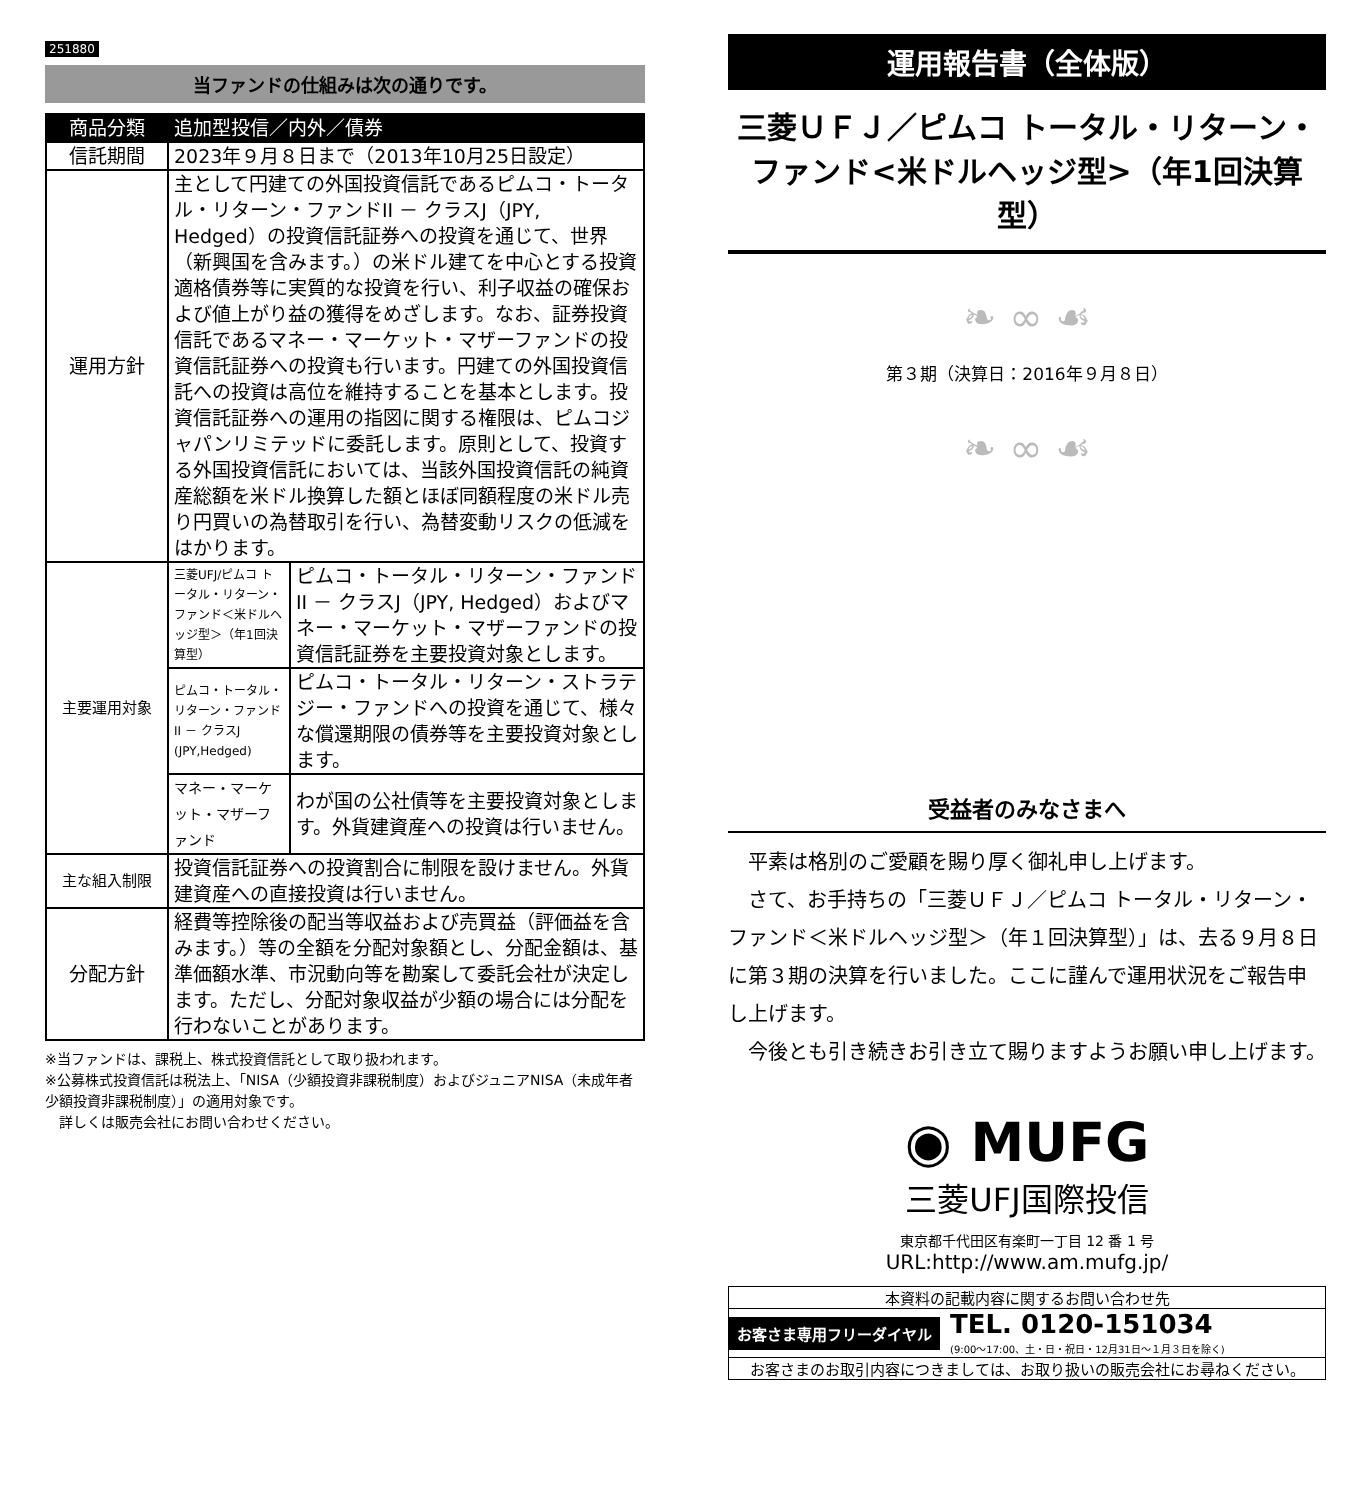251880
当ファンドの仕組みは次の通りです。
| 商品分類 | 追加型投信／内外／債券 | |
| --- | --- | --- |
| 信託期間 | 2023年９月８日まで（2013年10月25日設定） | |
| 運用方針 | 主として円建ての外国投資信託であるピムコ・トータル・リターン・ファンドII － クラスJ（JPY, Hedged）の投資信託証券への投資を通じて、世界（新興国を含みます。）の米ドル建てを中心とする投資適格債券等に実質的な投資を行い、利子収益の確保および値上がり益の獲得をめざします。なお、証券投資信託であるマネー・マーケット・マザーファンドの投資信託証券への投資も行います。円建ての外国投資信託への投資は高位を維持することを基本とします。投資信託証券への運用の指図に関する権限は、ピムコジャパンリミテッドに委託します。原則として、投資する外国投資信託においては、当該外国投資信託の純資産総額を米ドル換算した額とほぼ同額程度の米ドル売り円買いの為替取引を行い、為替変動リスクの低減をはかります。 | |
| 主要運用対象 | 三菱UFJ/ピムコ トータル・リターン・ファンド＜米ドルヘッジ型＞（年1回決算型） | ピムコ・トータル・リターン・ファンドII － クラスJ（JPY, Hedged）およびマネー・マーケット・マザーファンドの投資信託証券を主要投資対象とします。 |
| | ピムコ・トータル・リターン・ファンドII － クラスJ (JPY,Hedged) | ピムコ・トータル・リターン・ストラテジー・ファンドへの投資を通じて、様々な償還期限の債券等を主要投資対象とします。 |
| | マネー・マーケット・マザーファンド | わが国の公社債等を主要投資対象とします。外貨建資産への投資は行いません。 |
| 主な組入制限 | 投資信託証券への投資割合に制限を設けません。外貨建資産への直接投資は行いません。 | |
| 分配方針 | 経費等控除後の配当等収益および売買益（評価益を含みます。）等の全額を分配対象額とし、分配金額は、基準価額水準、市況動向等を勘案して委託会社が決定します。ただし、分配対象収益が少額の場合には分配を行わないことがあります。 | |
※当ファンドは、課税上、株式投資信託として取り扱われます。
※公募株式投資信託は税法上、「NISA（少額投資非課税制度）およびジュニアNISA（未成年者少額投資非課税制度）」の適用対象です。
　詳しくは販売会社にお問い合わせください。
運用報告書（全体版）
三菱ＵＦＪ／ピムコ トータル・リターン・
ファンド<米ドルヘッジ型>（年1回決算型）
❧ ∞ ☙
第３期（決算日：2016年９月８日）
❧ ∞ ☙
受益者のみなさまへ
　平素は格別のご愛顧を賜り厚く御礼申し上げます。
　さて、お手持ちの「三菱ＵＦＪ／ピムコ トータル・リターン・ファンド＜米ドルヘッジ型＞（年１回決算型）」は、去る９月８日に第３期の決算を行いました。ここに謹んで運用状況をご報告申し上げます。
　今後とも引き続きお引き立て賜りますようお願い申し上げます。
◉ MUFG
三菱UFJ国際投信
東京都千代田区有楽町一丁目 12 番 1 号
URL:http://www.am.mufg.jp/
本資料の記載内容に関するお問い合わせ先
お客さま専用フリーダイヤル TEL. 0120-151034
(9:00〜17:00、土・日・祝日・12月31日〜１月３日を除く)
お客さまのお取引内容につきましては、お取り扱いの販売会社にお尋ねください。